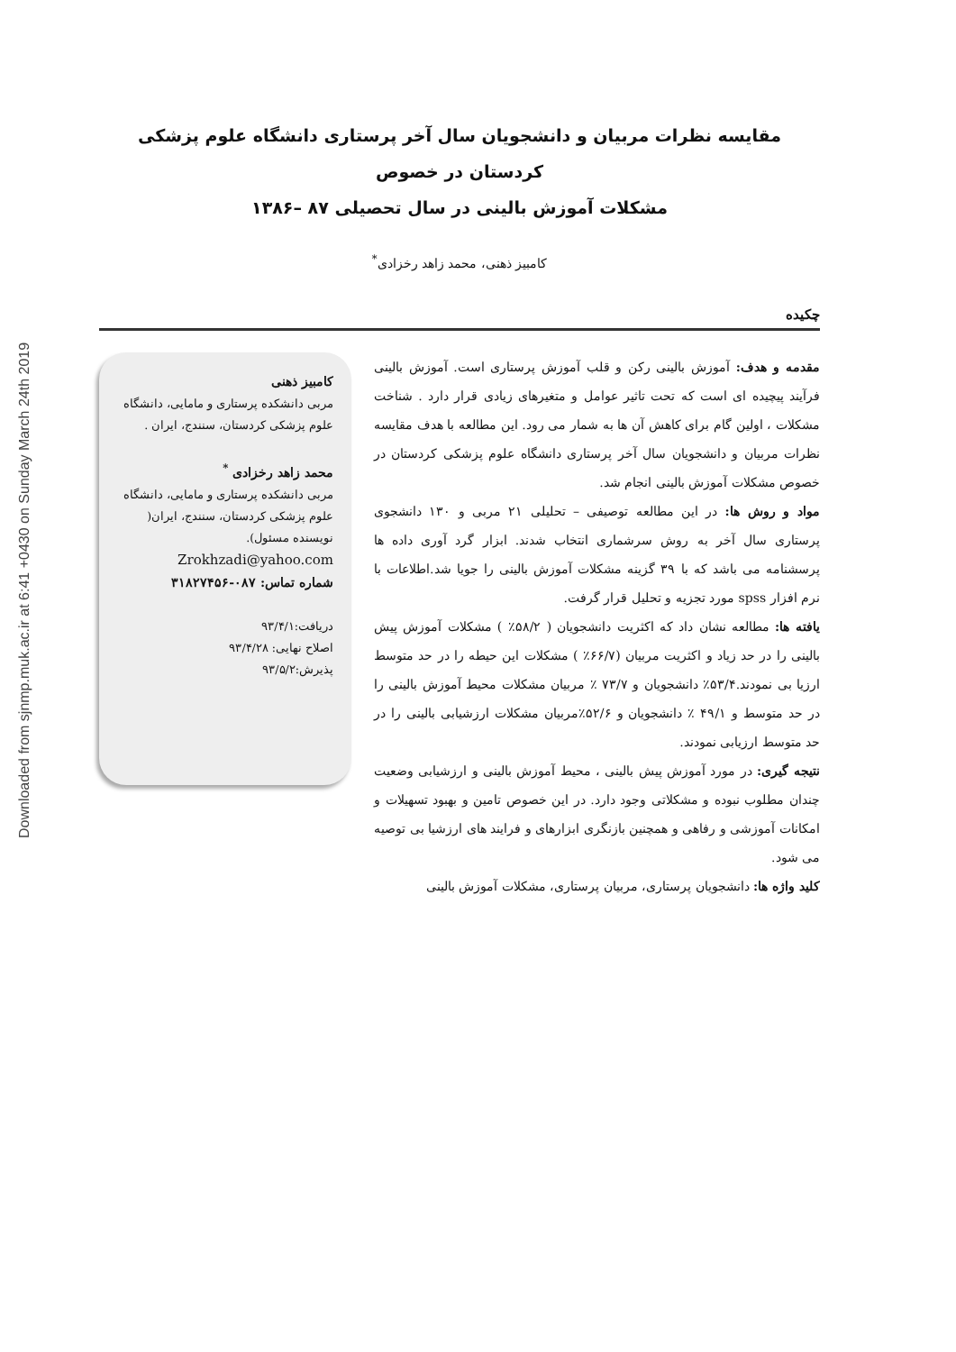Downloaded from sjnmp.muk.ac.ir at 6:41 +0430 on Sunday March 24th 2019
مقایسه نظرات مربیان و دانشجویان سال آخر پرستاری دانشگاه علوم پزشکی کردستان در خصوص
مشکلات آموزش بالینی در سال تحصیلی ۸۷ –۱۳۸۶
کامبیز ذهنی، محمد زاهد رخزادی<sup>*</sup>
چکیده
مقدمه و هدف: آموزش بالینی رکن و قلب آموزش پرستاری است. آموزش بالینی فرآیند پیچیده ای است که تحت تاثیر عوامل و متغیرهای زیادی قرار دارد . شناخت مشکلات ، اولین گام برای کاهش آن ها به شمار می رود. این مطالعه با هدف مقایسه نظرات مربیان و دانشجویان سال آخر پرستاری دانشگاه علوم پزشکی کردستان در خصوص مشکلات آموزش بالینی انجام شد.
مواد و روش ها: در این مطالعه توصیفی – تحلیلی ۲۱ مربی و ۱۳۰ دانشجوی پرستاری سال آخر به روش سرشماری انتخاب شدند. ابزار گرد آوری داده ها پرسشنامه می باشد که با ۳۹ گزینه مشکلات آموزش بالینی را جویا شد.اطلاعات با نرم افزار spss مورد تجزیه و تحلیل قرار گرفت.
یافته ها: مطالعه نشان داد که اکثریت دانشجویان ( ۵۸/۲٪ ) مشکلات آموزش پیش بالینی را در حد زیاد و اکثریت مربیان (۶۶/۷٪ ) مشکلات این حیطه را در حد متوسط ارزیا بی نمودند.۵۳/۴٪ دانشجویان و ۷۳/۷ ٪ مربیان مشکلات محیط آموزش بالینی را در حد متوسط و ۴۹/۱ ٪ دانشجویان و ۵۲/۶٪مربیان مشکلات ارزشیابی بالینی را در حد متوسط ارزیابی نمودند.
نتیجه گیری: در مورد آموزش پیش بالینی ، محیط آموزش بالینی و ارزشیابی وضعیت چندان مطلوب نبوده و مشکلاتی وجود دارد. در این خصوص تامین و بهبود تسهیلات و امکانات آموزشی و رفاهی و همچنین بازنگری ابزارهای و فرایند های ارزشیا بی توصیه می شود.
کلید واژه ها: دانشجویان پرستاری، مربیان پرستاری، مشکلات آموزش بالینی
کامبیز ذهنی
مربی دانشکده پرستاری و مامایی، دانشگاه علوم پزشکی کردستان، سنندج، ایران .
محمد زاهد رخزادی <sup>*</sup>
مربی دانشکده پرستاری و مامایی، دانشگاه علوم پزشکی کردستان، سنندج، ایران( نویسنده مسئول).
Zrokhzadi@yahoo.com
شماره تماس: ۰۸۷-۳۱۸۲۷۴۵۶
دریافت:۹۳/۴/۱
اصلاح نهایی: ۹۳/۴/۲۸
پذیرش:۹۳/۵/۲